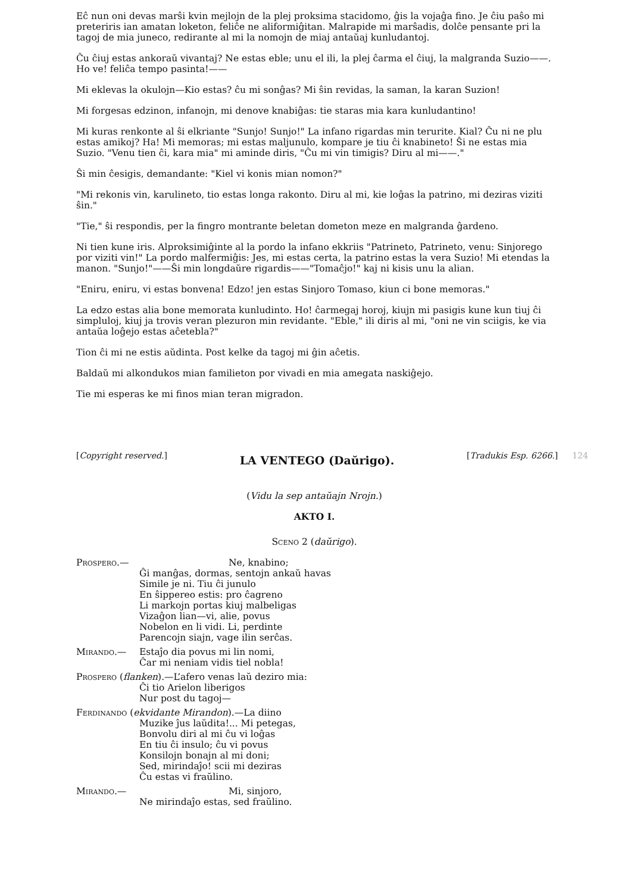Eĉ nun oni devas marŝi kvin mejlojn de la plej proksima stacidomo, ĝis la vojaĝa fino. Je ĉiu paŝo mi preteriris ian amatan loketon, feliĉe ne aliformiĝitan. Malrapide mi marŝadis, dolĉe pensante pri la tagoj de mia juneco, redirante al mi la nomojn de miaj antaŭaj kunludantoj.
Ĉu ĉiuj estas ankoraŭ vivantaj? Ne estas eble; unu el ili, la plej ĉarma el ĉiuj, la malgranda Suzio——. Ho ve! feliĉa tempo pasinta!——
Mi eklevas la okulojn—Kio estas? ĉu mi sonĝas? Mi ŝin revidas, la saman, la karan Suzion!
Mi forgesas edzinon, infanojn, mi denove knabiĝas: tie staras mia kara kunludantino!
Mi kuras renkonte al ŝi elkriante "Sunjo! Sunjo!" La infano rigardas min terurite. Kial? Ĉu ni ne plu estas amikoj? Ha! Mi memoras; mi estas maljunulo, kompare je tiu ĉi knabineto! Ŝi ne estas mia Suzio. "Venu tien ĉi, kara mia" mi aminde diris, "Ĉu mi vin timigis? Diru al mi——."
Ŝi min ĉesigis, demandante: "Kiel vi konis mian nomon?"
"Mi rekonis vin, karulineto, tio estas longa rakonto. Diru al mi, kie loĝas la patrino, mi deziras viziti ŝin."
"Tie," ŝi respondis, per la fingro montrante beletan dometon meze en malgranda ĝardeno.
Ni tien kune iris. Alproksimiĝinte al la pordo la infano ekkriis "Patrineto, Patrineto, venu: Sinjorego por viziti vin!" La pordo malfermiĝis: Jes, mi estas certa, la patrino estas la vera Suzio! Mi etendas la manon. "Sunjo!"——Ŝi min longdaŭre rigardis——"Tomaĉjo!" kaj ni kisis unu la alian.
"Eniru, eniru, vi estas bonvena! Edzo! jen estas Sinjoro Tomaso, kiun ci bone memoras."
La edzo estas alia bone memorata kunludinto. Ho! ĉarmegaj horoj, kiujn mi pasigis kune kun tiuj ĉi simpluloj, kiuj ja trovis veran plezuron min revidante. "Eble," ili diris al mi, "oni ne vin sciigis, ke via antaŭa loĝejo estas aĉetebla?"
Tion ĉi mi ne estis aŭdinta. Post kelke da tagoj mi ĝin aĉetis.
Baldaŭ mi alkondukos mian familieton por vivadi en mia amegata naskiĝejo.
Tie mi esperas ke mi finos mian teran migradon.
[Copyright reserved.] LA VENTEGO (Daŭrigo). [Tradukis Esp. 6266.] 124
(Vidu la sep antaŭajn Nrojn.)
AKTO I.
Sceno 2 (daŭrigo).
Prospero.— Ne, knabino;
Ĝi manĝas, dormas, sentojn ankaŭ havas
Simile je ni. Tiu ĉi junulo
En ŝippereo estis: pro ĉagreno
Li markojn portas kiuj malbeligas
Vizaĝon lian—vi, alie, povus
Nobelon en li vidi. Li, perdinte
Parencojn siajn, vage ilin serĉas.
Mirando.— Estaĵo dia povus mi lin nomi,
Ĉar mi neniam vidis tiel nobla!
Prospero (flanken).—L’afero venas laŭ deziro mia:
Ĉi tio Arielon liberigos
Nur post du tagoj—
Ferdinando (ekvidante Mirandon).—La diino
Muzike ĵus laŭdita!... Mi petegas,
Bonvolu diri al mi ĉu vi loĝas
En tiu ĉi insulo; ĉu vi povus
Konsilojn bonajn al mi doni;
Sed, mirindaĵo! scii mi deziras
Ĉu estas vi fraŭlino.
Mirando.— Mi, sinjoro,
Ne mirindaĵo estas, sed fraŭlino.